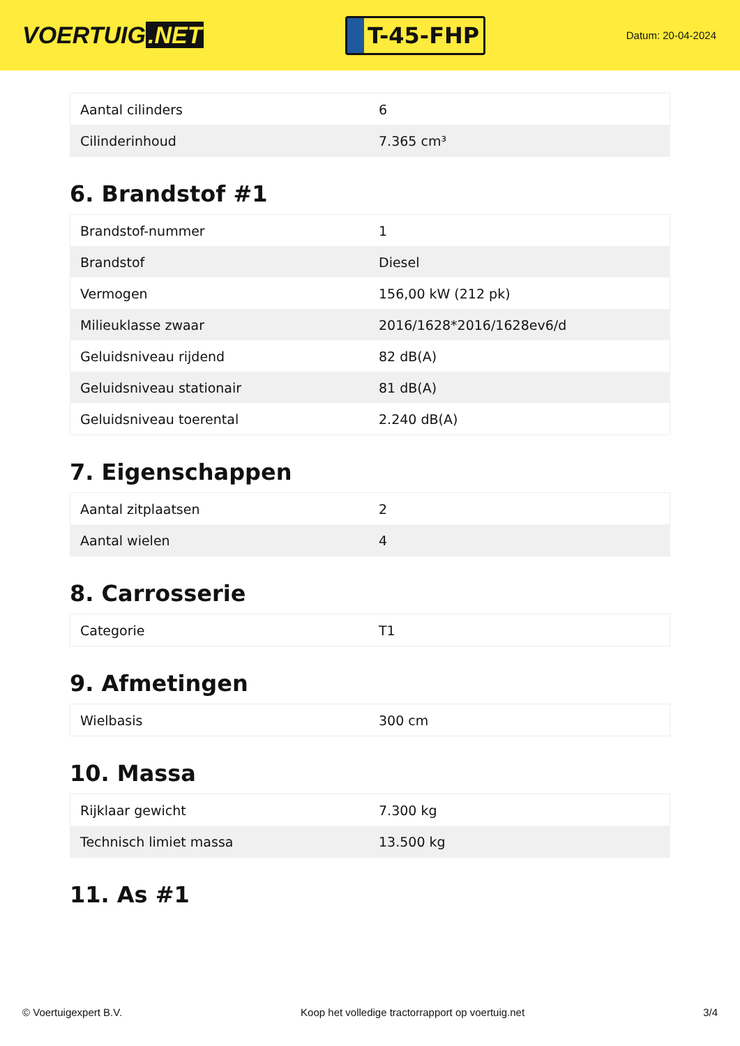VOERTUIG.NET
T-45-FHP
Datum: 20-04-2024
| Aantal cilinders | 6 |
| Cilinderinhoud | 7.365 cm³ |
6. Brandstof #1
| Brandstof-nummer | 1 |
| Brandstof | Diesel |
| Vermogen | 156,00 kW (212 pk) |
| Milieuklasse zwaar | 2016/1628*2016/1628ev6/d |
| Geluidsniveau rijdend | 82 dB(A) |
| Geluidsniveau stationair | 81 dB(A) |
| Geluidsniveau toerental | 2.240 dB(A) |
7. Eigenschappen
| Aantal zitplaatsen | 2 |
| Aantal wielen | 4 |
8. Carrosserie
| Categorie | T1 |
9. Afmetingen
| Wielbasis | 300 cm |
10. Massa
| Rijklaar gewicht | 7.300 kg |
| Technisch limiet massa | 13.500 kg |
11. As #1
© Voertuigexpert B.V. Koop het volledige tractorrapport op voertuig.net 3/4